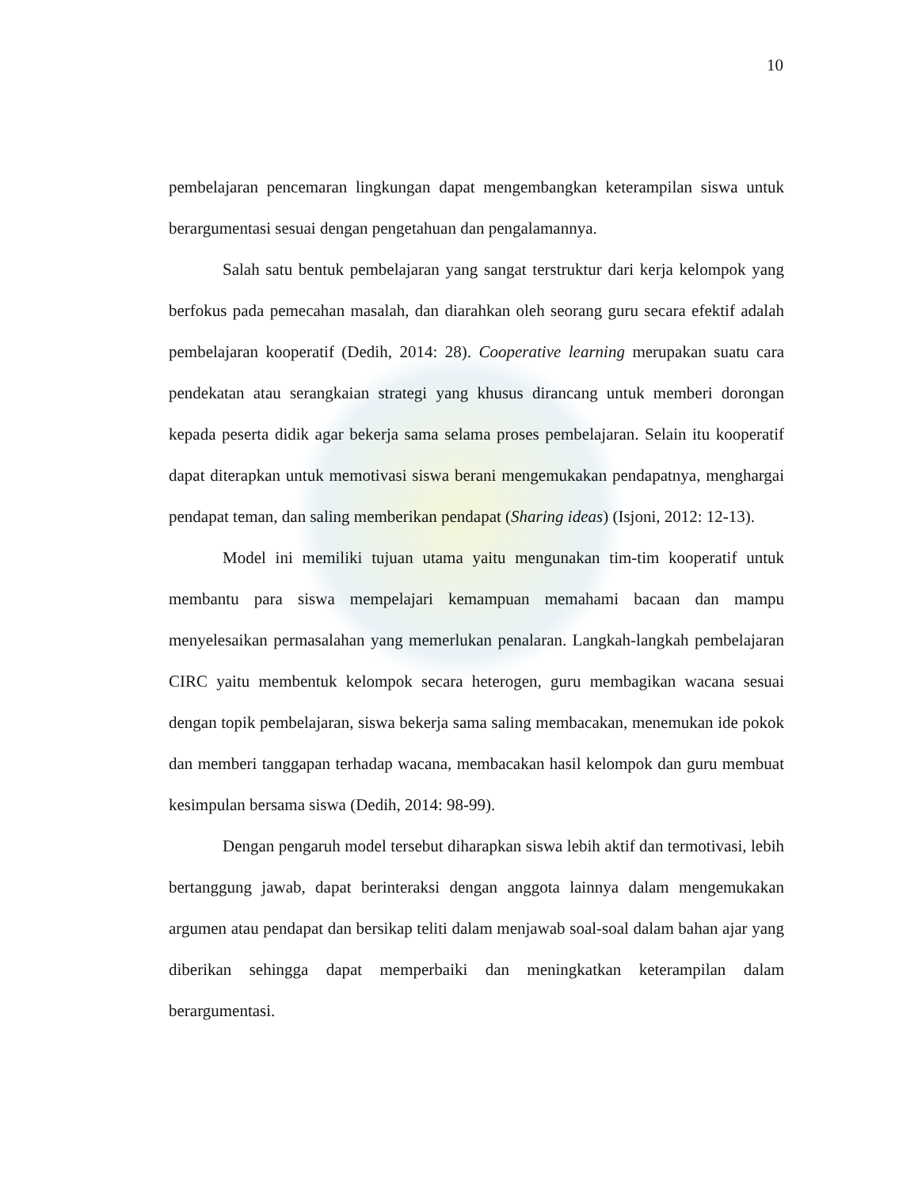10
pembelajaran pencemaran lingkungan dapat mengembangkan keterampilan siswa untuk berargumentasi sesuai dengan pengetahuan dan pengalamannya.
Salah satu bentuk pembelajaran yang sangat terstruktur dari kerja kelompok yang berfokus pada pemecahan masalah, dan diarahkan oleh seorang guru secara efektif adalah pembelajaran kooperatif (Dedih, 2014: 28). Cooperative learning merupakan suatu cara pendekatan atau serangkaian strategi yang khusus dirancang untuk memberi dorongan kepada peserta didik agar bekerja sama selama proses pembelajaran. Selain itu kooperatif dapat diterapkan untuk memotivasi siswa berani mengemukakan pendapatnya, menghargai pendapat teman, dan saling memberikan pendapat (Sharing ideas) (Isjoni, 2012: 12-13).
Model ini memiliki tujuan utama yaitu mengunakan tim-tim kooperatif untuk membantu para siswa mempelajari kemampuan memahami bacaan dan mampu menyelesaikan permasalahan yang memerlukan penalaran. Langkah-langkah pembelajaran CIRC yaitu membentuk kelompok secara heterogen, guru membagikan wacana sesuai dengan topik pembelajaran, siswa bekerja sama saling membacakan, menemukan ide pokok dan memberi tanggapan terhadap wacana, membacakan hasil kelompok dan guru membuat kesimpulan bersama siswa (Dedih, 2014: 98-99).
Dengan pengaruh model tersebut diharapkan siswa lebih aktif dan termotivasi, lebih bertanggung jawab, dapat berinteraksi dengan anggota lainnya dalam mengemukakan argumen atau pendapat dan bersikap teliti dalam menjawab soal-soal dalam bahan ajar yang diberikan sehingga dapat memperbaiki dan meningkatkan keterampilan dalam berargumentasi.